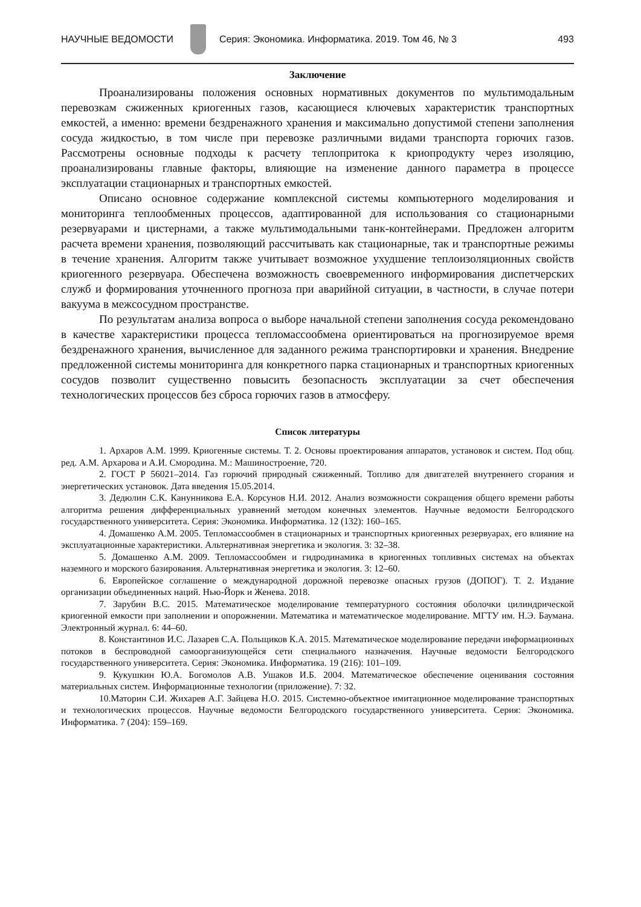НАУЧНЫЕ ВЕДОМОСТИ
Серия: Экономика. Информатика. 2019. Том 46, № 3 493
Заключение
Проанализированы положения основных нормативных документов по мультимодальным перевозкам сжиженных криогенных газов, касающиеся ключевых характеристик транспортных емкостей, а именно: времени бездренажного хранения и максимально допустимой степени заполнения сосуда жидкостью, в том числе при перевозке различными видами транспорта горючих газов. Рассмотрены основные подходы к расчету теплопритока к криопродукту через изоляцию, проанализированы главные факторы, влияющие на изменение данного параметра в процессе эксплуатации стационарных и транспортных емкостей.
Описано основное содержание комплексной системы компьютерного моделирования и мониторинга теплообменных процессов, адаптированной для использования со стационарными резервуарами и цистернами, а также мультимодальными танк-контейнерами. Предложен алгоритм расчета времени хранения, позволяющий рассчитывать как стационарные, так и транспортные режимы в течение хранения. Алгоритм также учитывает возможное ухудшение теплоизоляционных свойств криогенного резервуара. Обеспечена возможность своевременного информирования диспетчерских служб и формирования уточненного прогноза при аварийной ситуации, в частности, в случае потери вакуума в межсосудном пространстве.
По результатам анализа вопроса о выборе начальной степени заполнения сосуда рекомендовано в качестве характеристики процесса тепломассообмена ориентироваться на прогнозируемое время бездренажного хранения, вычисленное для заданного режима транспортировки и хранения. Внедрение предложенной системы мониторинга для конкретного парка стационарных и транспортных криогенных сосудов позволит существенно повысить безопасность эксплуатации за счет обеспечения технологических процессов без сброса горючих газов в атмосферу.
Список литературы
1. Архаров А.М. 1999. Криогенные системы. Т. 2. Основы проектирования аппаратов, установок и систем. Под общ. ред. А.М. Архарова и А.И. Смородина. М.: Машиностроение, 720.
2. ГОСТ Р 56021–2014. Газ горючий природный сжиженный. Топливо для двигателей внутреннего сгорания и энергетических установок. Дата введения 15.05.2014.
3. Дедюлин С.К. Канунникова Е.А. Корсунов Н.И. 2012. Анализ возможности сокращения общего времени работы алгоритма решения дифференциальных уравнений методом конечных элементов. Научные ведомости Белгородского государственного университета. Серия: Экономика. Информатика. 12 (132): 160–165.
4. Домашенко А.М. 2005. Тепломассообмен в стационарных и транспортных криогенных резервуарах, его влияние на эксплуатационные характеристики. Альтернативная энергетика и экология. 3: 32–38.
5. Домашенко А.М. 2009. Тепломассообмен и гидродинамика в криогенных топливных системах на объектах наземного и морского базирования. Альтернативная энергетика и экология. 3: 12–60.
6. Европейское соглашение о международной дорожной перевозке опасных грузов (ДОПОГ). Т. 2. Издание организации объединенных наций. Нью-Йорк и Женева. 2018.
7. Зарубин В.С. 2015. Математическое моделирование температурного состояния оболочки цилиндрической криогенной емкости при заполнении и опорожнении. Математика и математическое моделирование. МГТУ им. Н.Э. Баумана. Электронный журнал. 6: 44–60.
8. Константинов И.С. Лазарев С.А. Польщиков К.А. 2015. Математическое моделирование передачи информационных потоков в беспроводной самоорганизующейся сети специального назначения. Научные ведомости Белгородского государственного университета. Серия: Экономика. Информатика. 19 (216): 101–109.
9. Кукушкин Ю.А. Богомолов А.В. Ушаков И.Б. 2004. Математическое обеспечение оценивания состояния материальных систем. Информационные технологии (приложение). 7: 32.
10.Маторин С.И. Жихарев А.Г. Зайцева Н.О. 2015. Системно-объектное имитационное моделирование транспортных и технологических процессов. Научные ведомости Белгородского государственного университета. Серия: Экономика. Информатика. 7 (204): 159–169.